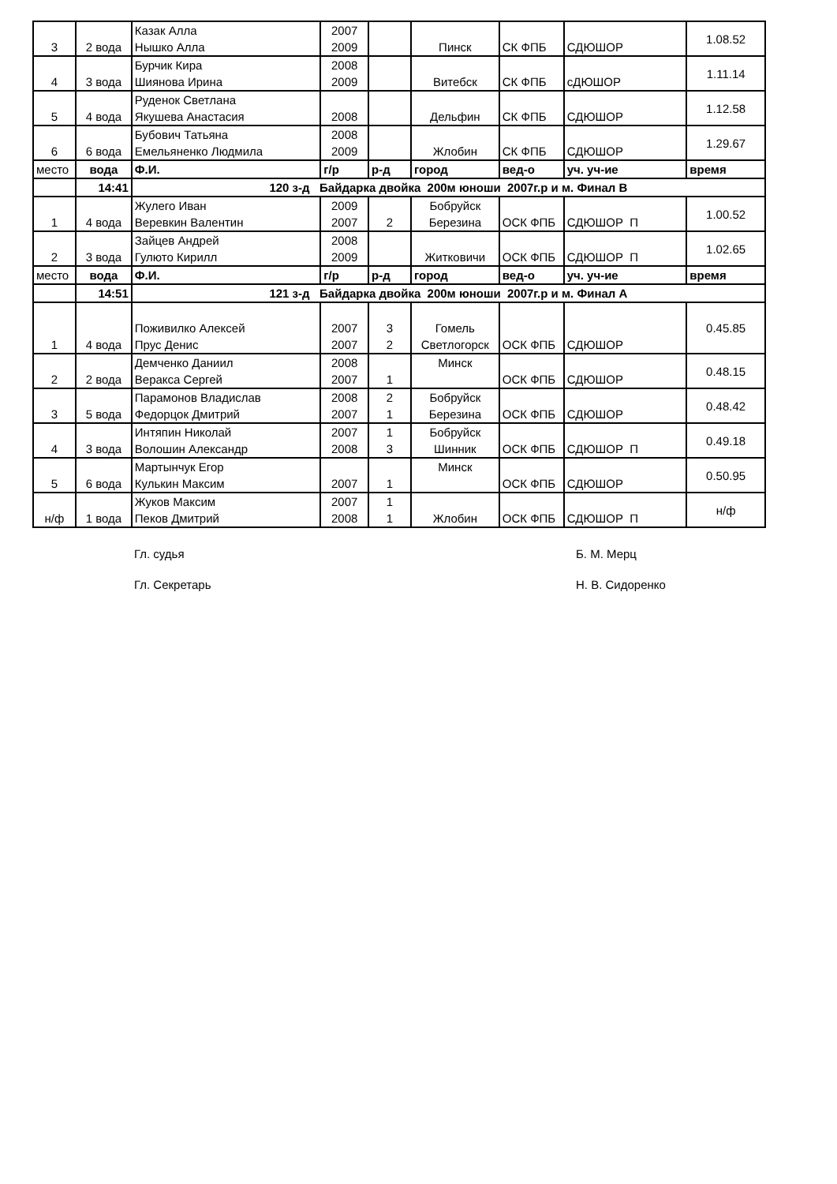| 3 | 2 вода | Казак Алла Нышко Алла | 2007 2009 | | Пинск | СК ФПБ | СДЮШОР | 1.08.52 |
| 4 | 3 вода | Бурчик Кира Шиянова Ирина | 2008 2009 | | Витебск | СК ФПБ | сДЮШОР | 1.11.14 |
| 5 | 4 вода | Руденок Светлана Якушева Анастасия | 2008 | | Дельфин | СК ФПБ | СДЮШОР | 1.12.58 |
| 6 | 6 вода | Бубович Татьяна Емельяненко Людмила | 2008 2009 | | Жлобин | СК ФПБ | СДЮШОР | 1.29.67 |
| место | вода | Ф.И. | г/р | р-д | город | вед-о | уч. уч-ие | время |
| | 14:41 | 120 з-д Байдарка двойка 200м юноши 2007г.р и м. Финал В | | | | | | |
| 1 | 4 вода | Жулего Иван Веревкин Валентин | 2009 2007 | 2 | Бобруйск Березина | ОСК ФПБ | СДЮШОР П | 1.00.52 |
| 2 | 3 вода | Зайцев Андрей Гулюто Кирилл | 2008 2009 | | Житковичи | ОСК ФПБ | СДЮШОР П | 1.02.65 |
| место | вода | Ф.И. | г/р | р-д | город | вед-о | уч. уч-ие | время |
| | 14:51 | 121 з-д Байдарка двойка 200м юноши 2007г.р и м. Финал А | | | | | | |
| 1 | 4 вода | Поживилко Алексей Прус Денис | 2007 2007 | 3 2 | Гомель Светлогорск | ОСК ФПБ | СДЮШОР | 0.45.85 |
| 2 | 2 вода | Демченко Даниил Веракса Сергей | 2008 2007 | 1 | Минск | ОСК ФПБ | СДЮШОР | 0.48.15 |
| 3 | 5 вода | Парамонов Владислав Федорцок Дмитрий | 2008 2007 | 2 1 | Бобруйск Березина | ОСК ФПБ | СДЮШОР | 0.48.42 |
| 4 | 3 вода | Интяпин Николай Волошин Александр | 2007 2008 | 1 3 | Бобруйск Шинник | ОСК ФПБ | СДЮШОР П | 0.49.18 |
| 5 | 6 вода | Мартынчук Егор Кулькин Максим | 2007 | 1 | Минск | ОСК ФПБ | СДЮШОР | 0.50.95 |
| н/ф | 1 вода | Жуков Максим Пеков Дмитрий | 2007 2008 | 1 1 | Жлобин | ОСК ФПБ | СДЮШОР П | н/ф |
Гл. судья Б. М. Мерц
Гл. Секретарь Н. В. Сидоренко